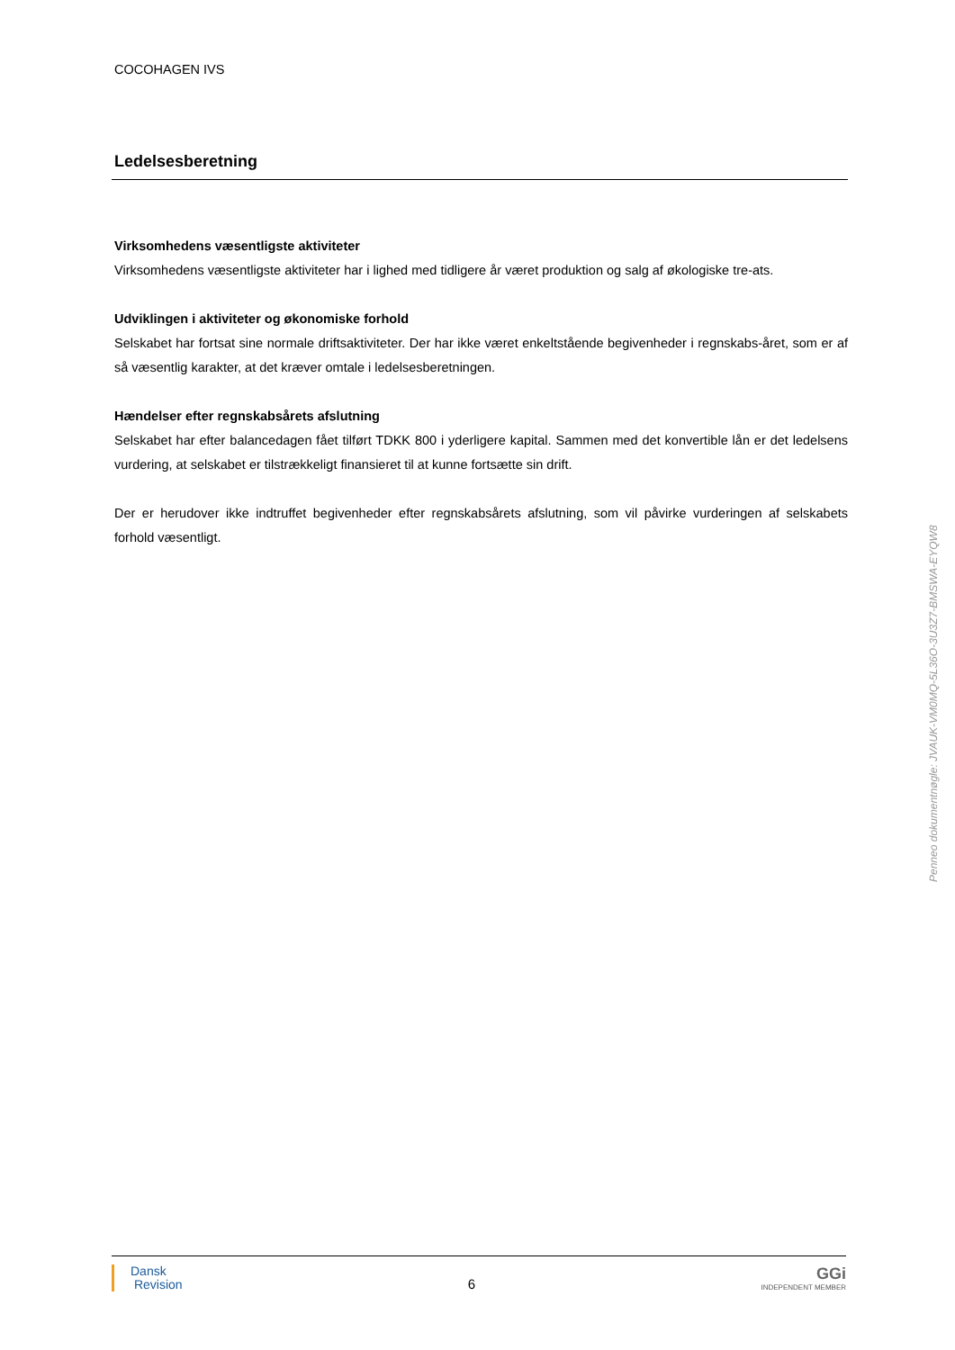COCOHAGEN IVS
Ledelsesberetning
Virksomhedens væsentligste aktiviteter
Virksomhedens væsentligste aktiviteter har i lighed med tidligere år været produktion og salg af økologiske tre-ats.
Udviklingen i aktiviteter og økonomiske forhold
Selskabet har fortsat sine normale driftsaktiviteter. Der har ikke været enkeltstående begivenheder i regnskabs-året, som er af så væsentlig karakter, at det kræver omtale i ledelsesberetningen.
Hændelser efter regnskabsårets afslutning
Selskabet har efter balancedagen fået tilført TDKK 800 i yderligere kapital. Sammen med det konvertible lån er det ledelsens vurdering, at selskabet er tilstrækkeligt finansieret til at kunne fortsætte sin drift.
Der er herudover ikke indtruffet begivenheder efter regnskabsårets afslutning, som vil påvirke vurderingen af selskabets forhold væsentligt.
Penneo dokumentnøgle: JVAUK-VM0MQ-5L36O-3U3Z7-BMSWA-EYQW8
Dansk
Revision
6
GGi
INDEPENDENT MEMBER